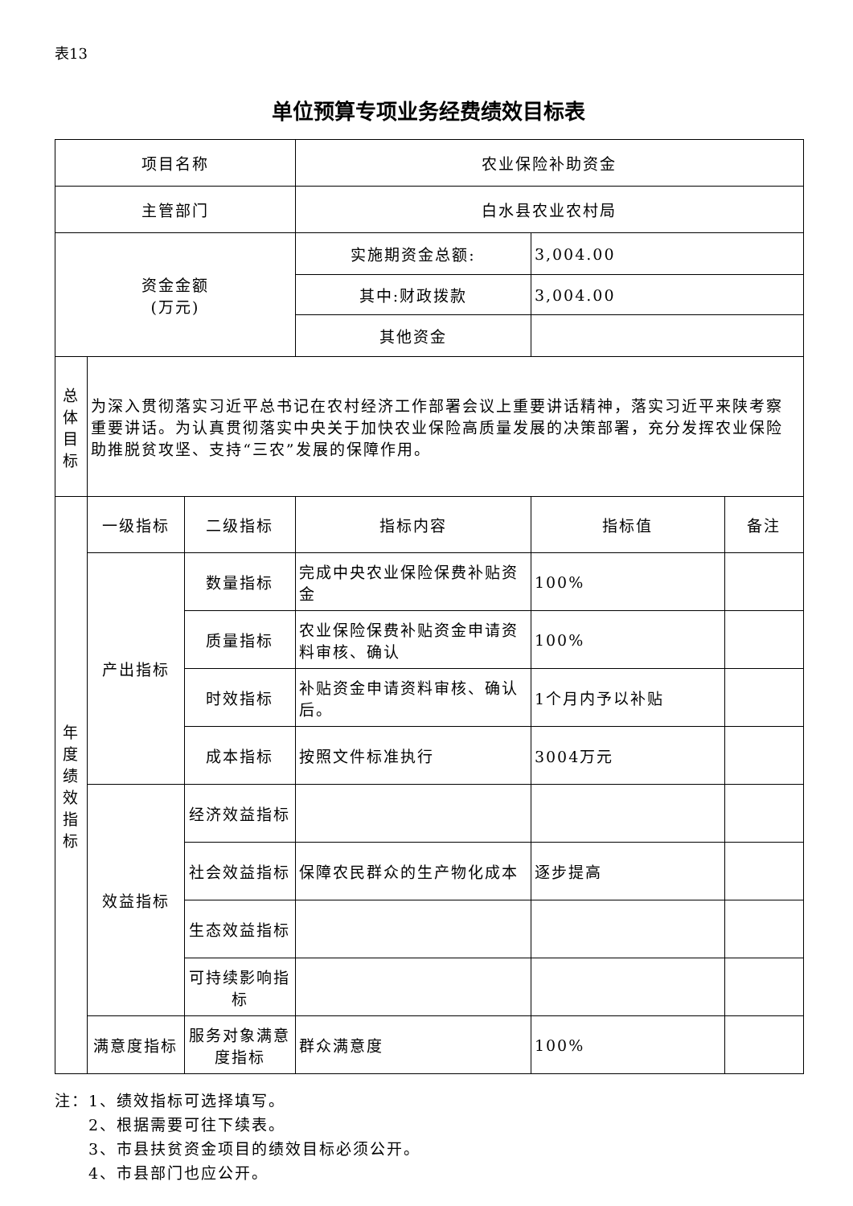表13
单位预算专项业务经费绩效目标表
| 项目名称 | | | 农业保险补助资金 | | |
| 主管部门 | | | 白水县农业农村局 | | |
| 资金金额 (万元) | | | 实施期资金总额: | 3,004.00 | |
| | | | 其中:财政拨款 | 3,004.00 | |
| | | | 其他资金 | | |
| 总 体 目 标 | 为深入贯彻落实习近平总书记在农村经济工作部署会议上重要讲话精神，落实习近平来陕考察重要讲话。为认真贯彻落实中央关于加快农业保险高质量发展的决策部署，充分发挥农业保险助推脱贫攻坚、支持“三农”发展的保障作用。 | | | | |
| 年 度 绩 效 指 标 | 一级指标 | 二级指标 | 指标内容 | 指标值 | 备注 |
| | 产出指标 | 数量指标 | 完成中央农业保险保费补贴资金 | 100% | |
| | | 质量指标 | 农业保险保费补贴资金申请资料审核、确认 | 100% | |
| | | 时效指标 | 补贴资金申请资料审核、确认后。 | 1个月内予以补贴 | |
| | | 成本指标 | 按照文件标准执行 | 3004万元 | |
| | 效益指标 | 经济效益指标 | | | |
| | | 社会效益指标 | 保障农民群众的生产物化成本 | 逐步提高 | |
| | | 生态效益指标 | | | |
| | | 可持续影响指标 | | | |
| | 满意度指标 | 服务对象满意度指标 | 群众满意度 | 100% | |
注：1、绩效指标可选择填写。
  2、根据需要可往下续表。
  3、市县扶贫资金项目的绩效目标必须公开。
  4、市县部门也应公开。